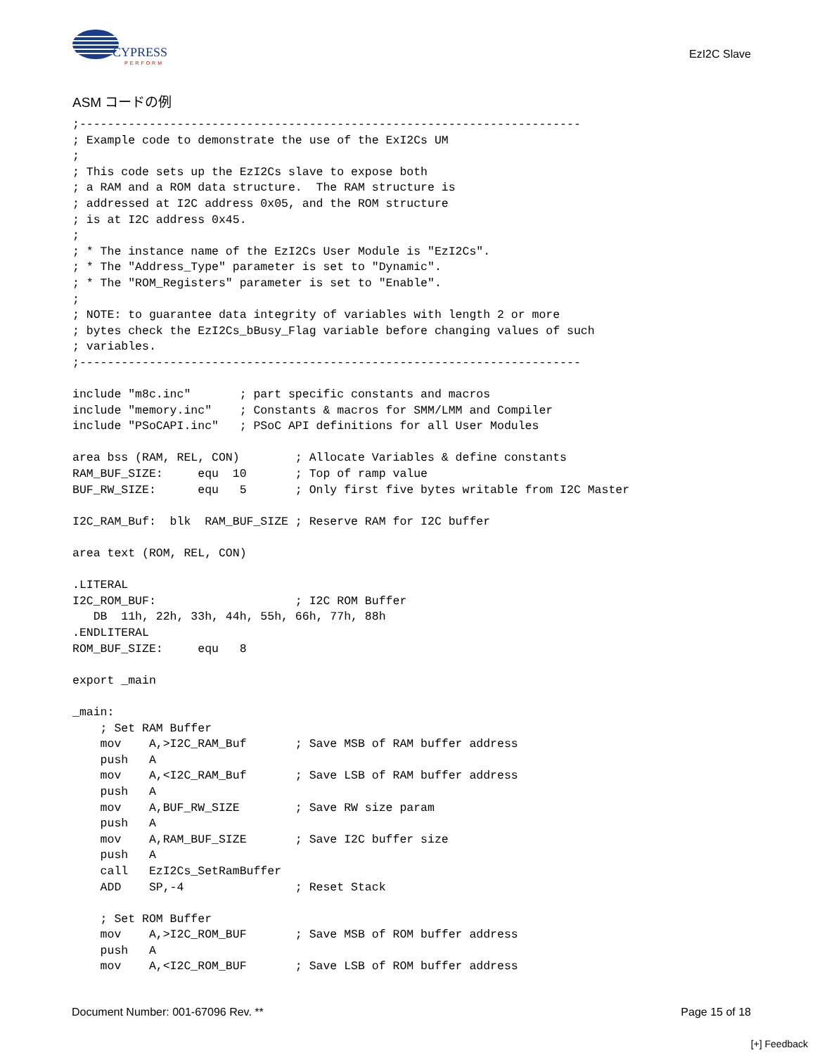CYPRESS
PERFORM
EzI2C Slave
ASM コードの例
;------------------------------------------------------------------------
; Example code to demonstrate the use of the ExI2Cs UM
;
; This code sets up the EzI2Cs slave to expose both
; a RAM and a ROM data structure.  The RAM structure is
; addressed at I2C address 0x05, and the ROM structure
; is at I2C address 0x45.
;
; * The instance name of the EzI2Cs User Module is "EzI2Cs".
; * The "Address_Type" parameter is set to "Dynamic".
; * The "ROM_Registers" parameter is set to "Enable".
;
; NOTE: to guarantee data integrity of variables with length 2 or more
; bytes check the EzI2Cs_bBusy_Flag variable before changing values of such
; variables.
;------------------------------------------------------------------------

include "m8c.inc"       ; part specific constants and macros
include "memory.inc"    ; Constants & macros for SMM/LMM and Compiler
include "PSoCAPI.inc"   ; PSoC API definitions for all User Modules

area bss (RAM, REL, CON)        ; Allocate Variables & define constants
RAM_BUF_SIZE:     equ  10       ; Top of ramp value
BUF_RW_SIZE:      equ   5       ; Only first five bytes writable from I2C Master

I2C_RAM_Buf:  blk  RAM_BUF_SIZE ; Reserve RAM for I2C buffer

area text (ROM, REL, CON)

.LITERAL
I2C_ROM_BUF:                    ; I2C ROM Buffer
   DB  11h, 22h, 33h, 44h, 55h, 66h, 77h, 88h
.ENDLITERAL
ROM_BUF_SIZE:     equ   8

export _main

_main:
    ; Set RAM Buffer
    mov    A,>I2C_RAM_Buf       ; Save MSB of RAM buffer address
    push   A
    mov    A,<I2C_RAM_Buf       ; Save LSB of RAM buffer address
    push   A
    mov    A,BUF_RW_SIZE        ; Save RW size param
    push   A
    mov    A,RAM_BUF_SIZE       ; Save I2C buffer size
    push   A
    call   EzI2Cs_SetRamBuffer
    ADD    SP,-4                ; Reset Stack

    ; Set ROM Buffer
    mov    A,>I2C_ROM_BUF       ; Save MSB of ROM buffer address
    push   A
    mov    A,<I2C_ROM_BUF       ; Save LSB of ROM buffer address
Document Number: 001-67096 Rev. ** Page 15 of 18
[+] Feedback